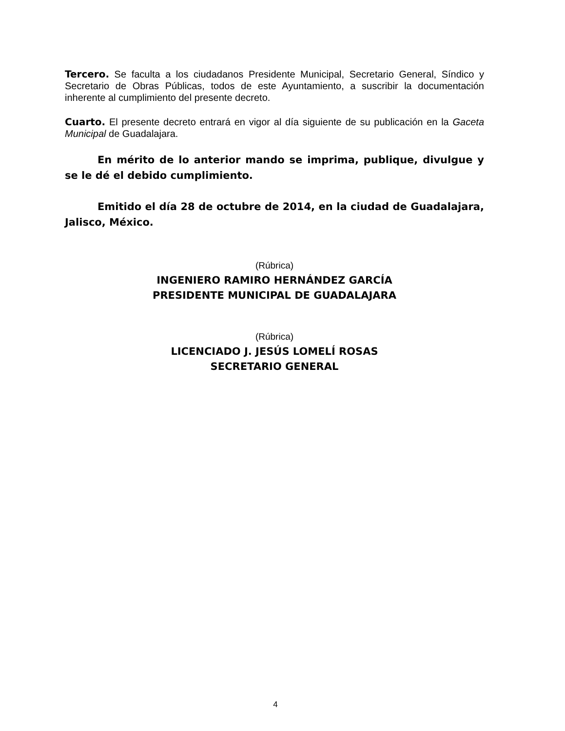Tercero. Se faculta a los ciudadanos Presidente Municipal, Secretario General, Síndico y Secretario de Obras Públicas, todos de este Ayuntamiento, a suscribir la documentación inherente al cumplimiento del presente decreto.
Cuarto. El presente decreto entrará en vigor al día siguiente de su publicación en la Gaceta Municipal de Guadalajara.
En mérito de lo anterior mando se imprima, publique, divulgue y se le dé el debido cumplimiento.
Emitido el día 28 de octubre de 2014, en la ciudad de Guadalajara, Jalisco, México.
(Rúbrica)
INGENIERO RAMIRO HERNÁNDEZ GARCÍA
PRESIDENTE MUNICIPAL DE GUADALAJARA
(Rúbrica)
LICENCIADO J. JESÚS LOMELÍ ROSAS
SECRETARIO GENERAL
4